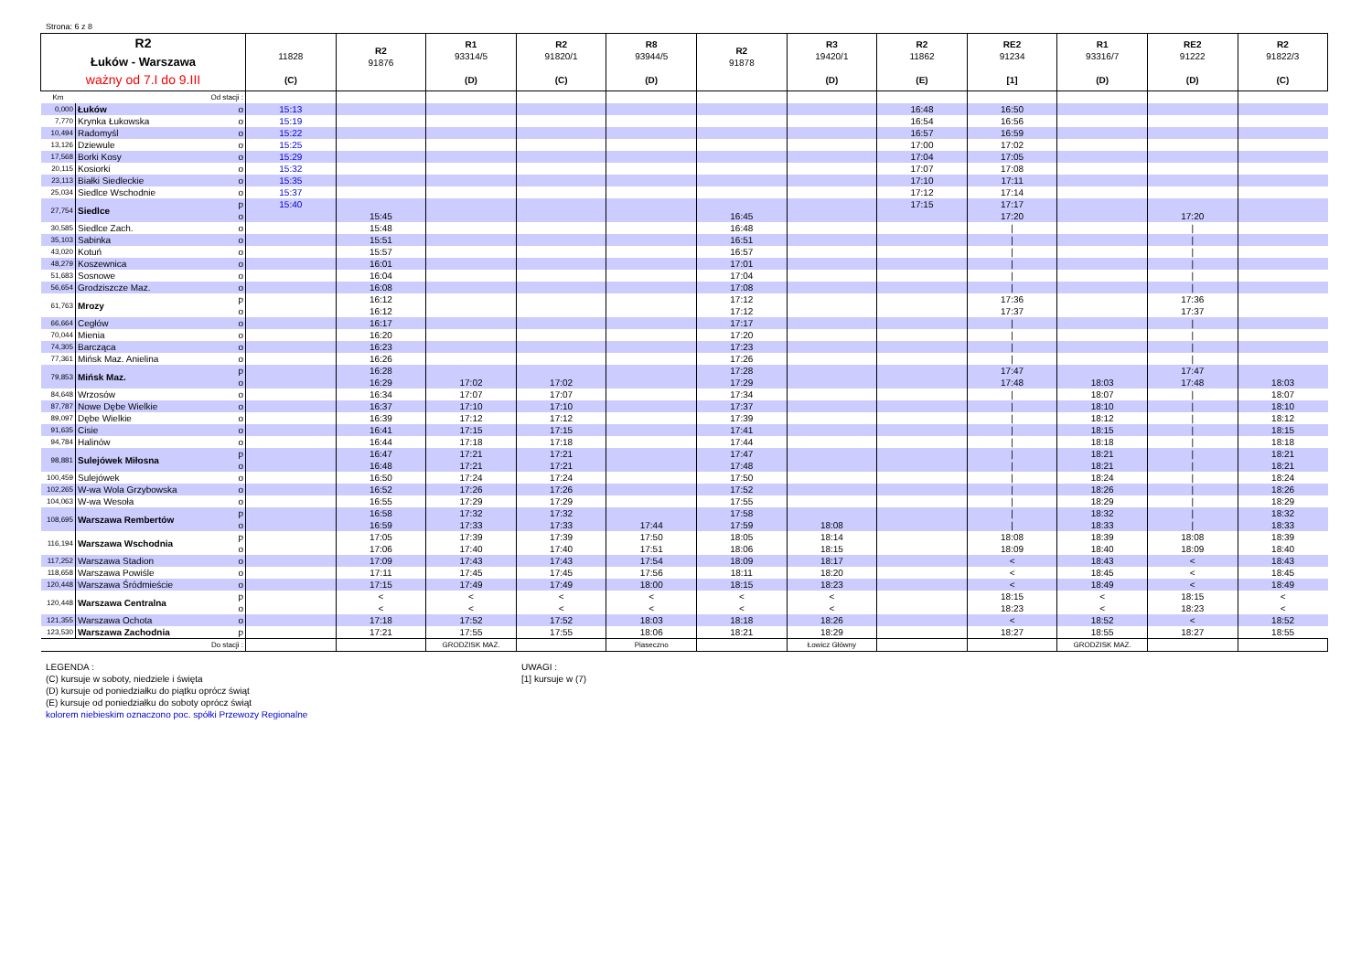Strona: 6 z 8
| R2 Łuków - Warszawa ważny od 7.I do 9.III | | | 11828 (C) | R2 91876 | R1 93314/5 (D) | R2 91820/1 (C) | R8 93944/5 (D) | R2 91878 | R3 19420/1 (D) | R2 11862 (E) | RE2 91234 [1] | R1 93316/7 (D) | RE2 91222 (D) | R2 91822/3 (C) |
| --- | --- | --- | --- | --- | --- | --- | --- | --- | --- | --- | --- | --- | --- | --- |
| Km | Od stacji : | | | | | | | | | | | | | |
| 0,000 | Łuków | o | 15:13 | | | | | | | 16:48 | 16:50 | | | |
| 7,770 | Krynka Łukowska | o | 15:19 | | | | | | | 16:54 | 16:56 | | | |
| 10,494 | Radomyśl | o | 15:22 | | | | | | | 16:57 | 16:59 | | | |
| 13,126 | Dziewule | o | 15:25 | | | | | | | 17:00 | 17:02 | | | |
| 17,568 | Borki Kosy | o | 15:29 | | | | | | | 17:04 | 17:05 | | | |
| 20,115 | Kosiorki | o | 15:32 | | | | | | | 17:07 | 17:08 | | | |
| 23,113 | Białki Siedleckie | o | 15:35 | | | | | | | 17:10 | 17:11 | | | |
| 25,034 | Siedlce Wschodnie | o | 15:37 | | | | | | | 17:12 | 17:14 | | | |
| 27,754 | Siedlce | p | 15:40 | | | | | | | 17:15 | 17:17 | | | |
| | | o | | 15:45 | | | | 16:45 | | | 17:20 | | 17:20 | |
| 30,585 | Siedlce Zach. | o | | 15:48 | | | | 16:48 | | | / | | / | |
| 35,103 | Sabinka | o | | 15:51 | | | | 16:51 | | | / | | / | |
| 43,020 | Kotuń | o | | 15:57 | | | | 16:57 | | | / | | / | |
| 48,279 | Koszewnica | o | | 16:01 | | | | 17:01 | | | / | | / | |
| 51,683 | Sosnowe | o | | 16:04 | | | | 17:04 | | | / | | / | |
| 56,654 | Grodziszcze Maz. | o | | 16:08 | | | | 17:08 | | | / | | / | |
| 61,763 | Mrozy | p | | 16:12 | | | | 17:12 | | | 17:36 | | 17:36 | |
| | | o | | 16:12 | | | | 17:12 | | | 17:37 | | 17:37 | |
| 66,664 | Cegłów | o | | 16:17 | | | | 17:17 | | | / | | / | |
| 70,044 | Mienia | o | | 16:20 | | | | 17:20 | | | / | | / | |
| 74,305 | Barcząca | o | | 16:23 | | | | 17:23 | | | / | | / | |
| 77,361 | Mińsk Maz. Anielina | o | | 16:26 | | | | 17:26 | | | / | | / | |
| 79,853 | Mińsk Maz. | p | | 16:28 | | | | 17:28 | | | 17:47 | | 17:47 | |
| | | o | | 16:29 | 17:02 | 17:02 | | 17:29 | | | 17:48 | 18:03 | 17:48 | 18:03 |
| 84,648 | Wrzosów | o | | 16:34 | 17:07 | 17:07 | | 17:34 | | | / | 18:07 | / | 18:07 |
| 87,787 | Nowe Dębe Wielkie | o | | 16:37 | 17:10 | 17:10 | | 17:37 | | | / | 18:10 | / | 18:10 |
| 89,097 | Dębe Wielkie | o | | 16:39 | 17:12 | 17:12 | | 17:39 | | | / | 18:12 | / | 18:12 |
| 91,635 | Cisie | o | | 16:41 | 17:15 | 17:15 | | 17:41 | | | / | 18:15 | / | 18:15 |
| 94,784 | Halinów | o | | 16:44 | 17:18 | 17:18 | | 17:44 | | | / | 18:18 | / | 18:18 |
| 98,881 | Sulejówek Miłosna | p | | 16:47 | 17:21 | 17:21 | | 17:47 | | | / | 18:21 | / | 18:21 |
| | | o | | 16:48 | 17:21 | 17:21 | | 17:48 | | | / | 18:21 | / | 18:21 |
| 100,459 | Sulejówek | o | | 16:50 | 17:24 | 17:24 | | 17:50 | | | / | 18:24 | / | 18:24 |
| 102,265 | W-wa Wola Grzybowska | o | | 16:52 | 17:26 | 17:26 | | 17:52 | | | / | 18:26 | / | 18:26 |
| 104,063 | W-wa Wesoła | o | | 16:55 | 17:29 | 17:29 | | 17:55 | | | / | 18:29 | / | 18:29 |
| 108,695 | Warszawa Rembertów | p | | 16:58 | 17:32 | 17:32 | | 17:58 | | | / | 18:32 | / | 18:32 |
| | | o | | 16:59 | 17:33 | 17:33 | 17:44 | 17:59 | 18:08 | | / | 18:33 | / | 18:33 |
| 116,194 | Warszawa Wschodnia | p | | 17:05 | 17:39 | 17:39 | 17:50 | 18:05 | 18:14 | | 18:08 | 18:39 | 18:08 | 18:39 |
| | | o | | 17:06 | 17:40 | 17:40 | 17:51 | 18:06 | 18:15 | | 18:09 | 18:40 | 18:09 | 18:40 |
| 117,252 | Warszawa Stadion | o | | 17:09 | 17:43 | 17:43 | 17:54 | 18:09 | 18:17 | | < | 18:43 | < | 18:43 |
| 118,658 | Warszawa Powiśle | o | | 17:11 | 17:45 | 17:45 | 17:56 | 18:11 | 18:20 | | < | 18:45 | < | 18:45 |
| 120,448 | Warszawa Śródmieście | o | | 17:15 | 17:49 | 17:49 | 18:00 | 18:15 | 18:23 | | < | 18:49 | < | 18:49 |
| 120,448 | Warszawa Centralna | p | | < | < | < | < | < | < | | 18:15 | < | 18:15 | < |
| | | o | | < | < | < | < | < | < | | 18:23 | < | 18:23 | < |
| 121,355 | Warszawa Ochota | o | | 17:18 | 17:52 | 17:52 | 18:03 | 18:18 | 18:26 | | < | 18:52 | < | 18:52 |
| 123,530 | Warszawa Zachodnia | p | | 17:21 | 17:55 | 17:55 | 18:06 | 18:21 | 18:29 | | 18:27 | 18:55 | 18:27 | 18:55 |
| | Do stacji : | | | | GRODZISK MAZ. | | Piaseczno | | Łowicz Główny | | | GRODZISK MAZ. | | |
LEGENDA :
(C) kursuje w soboty, niedziele i święta
(D) kursuje od poniedziałku do piątku oprócz świąt
(E) kursuje od poniedziałku do soboty oprócz świąt
kolorem niebieskim oznaczono poc. spółki Przewozy Regionalne
UWAGI :
[1] kursuje w (7)